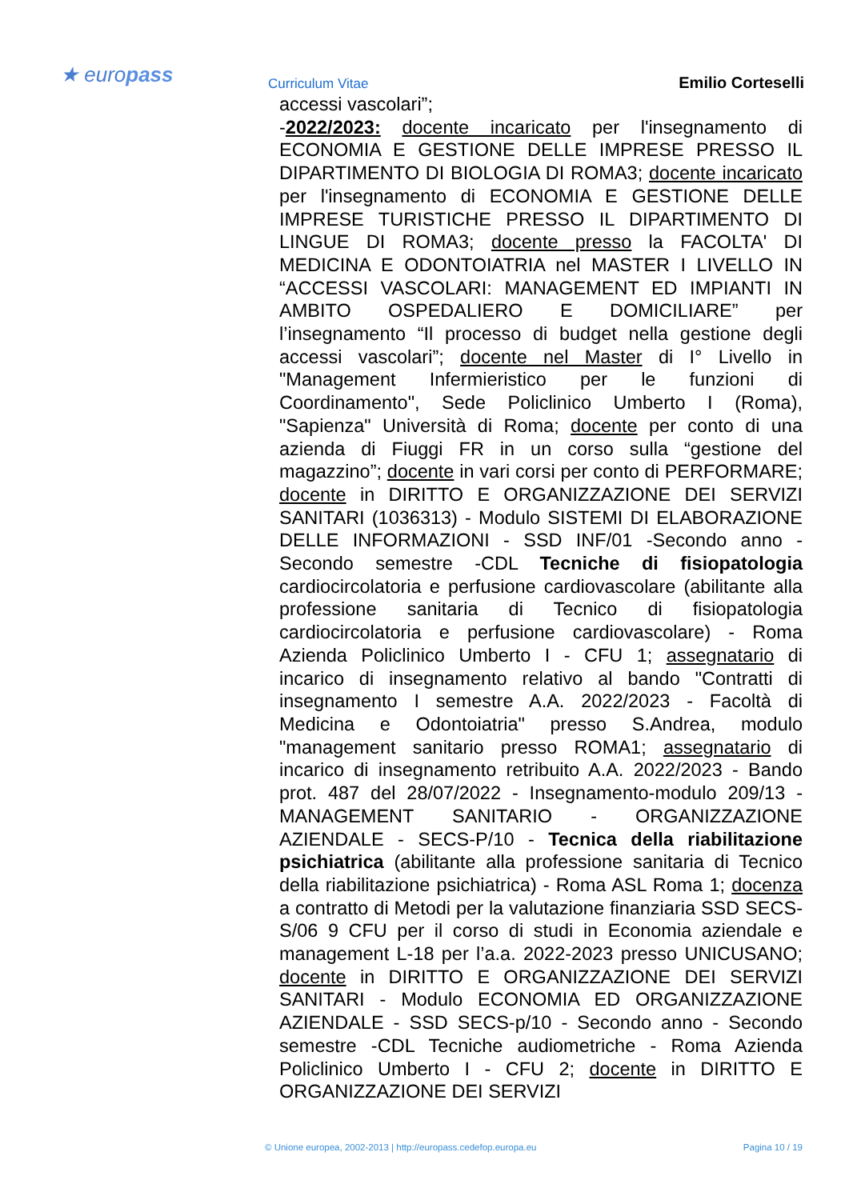★ europass Curriculum Vitae Emilio Corteselli
accessi vascolari”;
-2022/2023: docente incaricato per l'insegnamento di ECONOMIA E GESTIONE DELLE IMPRESE PRESSO IL DIPARTIMENTO DI BIOLOGIA DI ROMA3; docente incaricato per l'insegnamento di ECONOMIA E GESTIONE DELLE IMPRESE TURISTICHE PRESSO IL DIPARTIMENTO DI LINGUE DI ROMA3; docente presso la FACOLTA' DI MEDICINA E ODONTOIATRIA nel MASTER I LIVELLO IN “ACCESSI VASCOLARI: MANAGEMENT ED IMPIANTI IN AMBITO OSPEDALIERO E DOMICILIARE” per l’insegnamento “Il processo di budget nella gestione degli accessi vascolari”; docente nel Master di I° Livello in "Management Infermieristico per le funzioni di Coordinamento", Sede Policlinico Umberto I (Roma), "Sapienza" Università di Roma; docente per conto di una azienda di Fiuggi FR in un corso sulla “gestione del magazzino”; docente in vari corsi per conto di PERFORMARE; docente in DIRITTO E ORGANIZZAZIONE DEI SERVIZI SANITARI (1036313) - Modulo SISTEMI DI ELABORAZIONE DELLE INFORMAZIONI - SSD INF/01 -Secondo anno - Secondo semestre -CDL Tecniche di fisiopatologia cardiocircolatoria e perfusione cardiovascolare (abilitante alla professione sanitaria di Tecnico di fisiopatologia cardiocircolatoria e perfusione cardiovascolare) - Roma Azienda Policlinico Umberto I - CFU 1; assegnatario di incarico di insegnamento relativo al bando "Contratti di insegnamento I semestre A.A. 2022/2023 - Facoltà di Medicina e Odontoiatria" presso S.Andrea, modulo "management sanitario presso ROMA1; assegnatario di incarico di insegnamento retribuito A.A. 2022/2023 - Bando prot. 487 del 28/07/2022 - Insegnamento-modulo 209/13 - MANAGEMENT SANITARIO - ORGANIZZAZIONE AZIENDALE - SECS-P/10 - Tecnica della riabilitazione psichiatrica (abilitante alla professione sanitaria di Tecnico della riabilitazione psichiatrica) - Roma ASL Roma 1; docenza a contratto di Metodi per la valutazione finanziaria SSD SECS-S/06 9 CFU per il corso di studi in Economia aziendale e management L-18 per l’a.a. 2022-2023 presso UNICUSANO; docente in DIRITTO E ORGANIZZAZIONE DEI SERVIZI SANITARI - Modulo ECONOMIA ED ORGANIZZAZIONE AZIENDALE - SSD SECS-p/10 - Secondo anno - Secondo semestre -CDL Tecniche audiometriche - Roma Azienda Policlinico Umberto I - CFU 2; docente in DIRITTO E ORGANIZZAZIONE DEI SERVIZI
© Unione europea, 2002-2013 | http://europass.cedefop.europa.eu Pagina 10 / 19